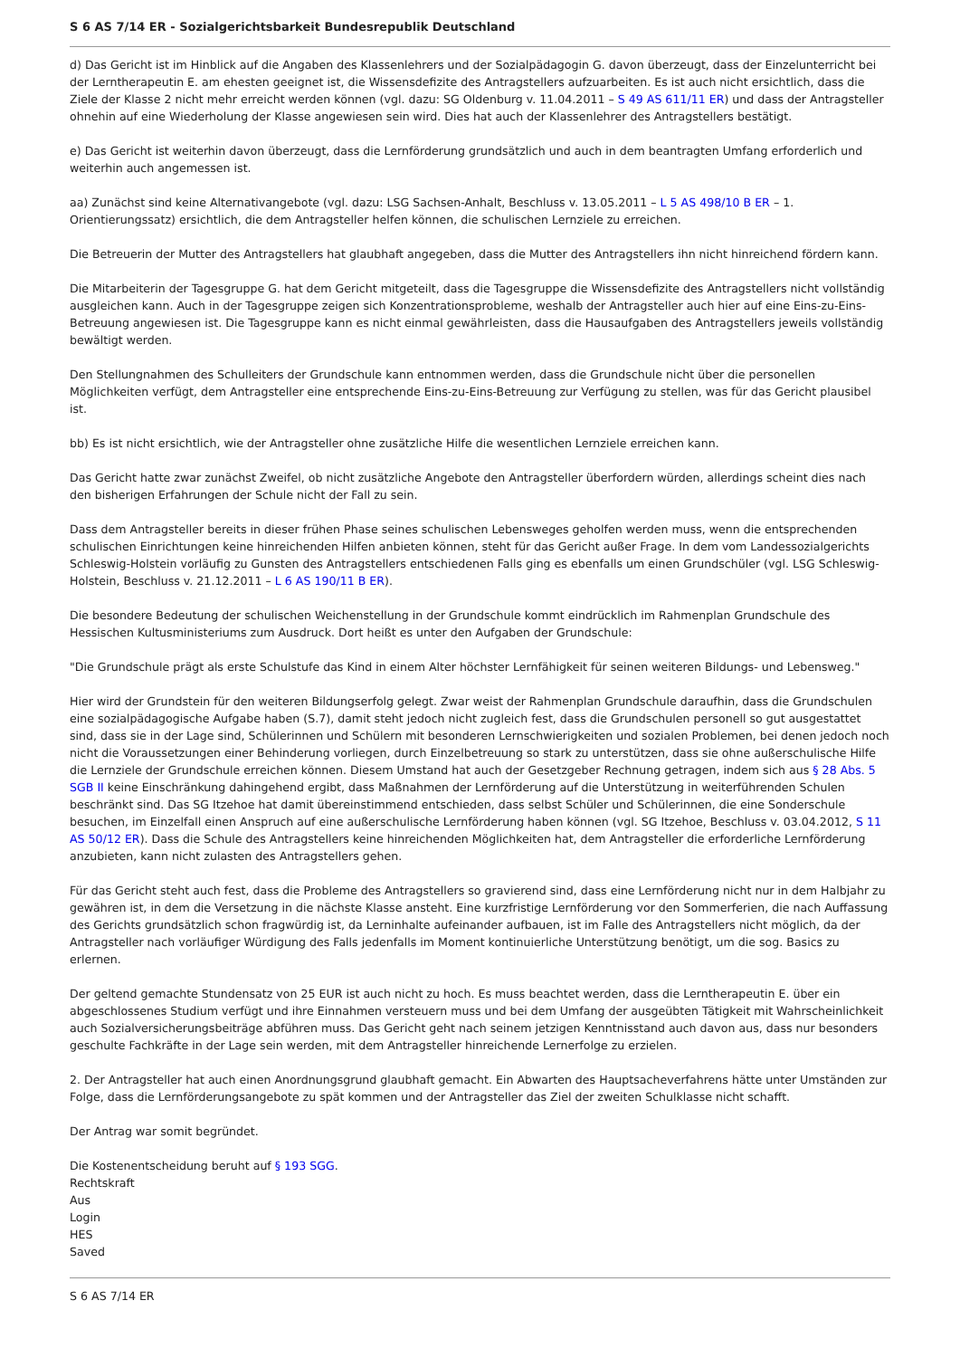S 6 AS 7/14 ER - Sozialgerichtsbarkeit Bundesrepublik Deutschland
d) Das Gericht ist im Hinblick auf die Angaben des Klassenlehrers und der Sozialpädagogin G. davon überzeugt, dass der Einzelunterricht bei der Lerntherapeutin E. am ehesten geeignet ist, die Wissensdefizite des Antragstellers aufzuarbeiten. Es ist auch nicht ersichtlich, dass die Ziele der Klasse 2 nicht mehr erreicht werden können (vgl. dazu: SG Oldenburg v. 11.04.2011 – S 49 AS 611/11 ER) und dass der Antragsteller ohnehin auf eine Wiederholung der Klasse angewiesen sein wird. Dies hat auch der Klassenlehrer des Antragstellers bestätigt.
e) Das Gericht ist weiterhin davon überzeugt, dass die Lernförderung grundsätzlich und auch in dem beantragten Umfang erforderlich und weiterhin auch angemessen ist.
aa) Zunächst sind keine Alternativangebote (vgl. dazu: LSG Sachsen-Anhalt, Beschluss v. 13.05.2011 – L 5 AS 498/10 B ER – 1. Orientierungssatz) ersichtlich, die dem Antragsteller helfen können, die schulischen Lernziele zu erreichen.
Die Betreuerin der Mutter des Antragstellers hat glaubhaft angegeben, dass die Mutter des Antragstellers ihn nicht hinreichend fördern kann.
Die Mitarbeiterin der Tagesgruppe G. hat dem Gericht mitgeteilt, dass die Tagesgruppe die Wissensdefizite des Antragstellers nicht vollständig ausgleichen kann. Auch in der Tagesgruppe zeigen sich Konzentrationsprobleme, weshalb der Antragsteller auch hier auf eine Eins-zu-Eins-Betreuung angewiesen ist. Die Tagesgruppe kann es nicht einmal gewährleisten, dass die Hausaufgaben des Antragstellers jeweils vollständig bewältigt werden.
Den Stellungnahmen des Schulleiters der Grundschule kann entnommen werden, dass die Grundschule nicht über die personellen Möglichkeiten verfügt, dem Antragsteller eine entsprechende Eins-zu-Eins-Betreuung zur Verfügung zu stellen, was für das Gericht plausibel ist.
bb) Es ist nicht ersichtlich, wie der Antragsteller ohne zusätzliche Hilfe die wesentlichen Lernziele erreichen kann.
Das Gericht hatte zwar zunächst Zweifel, ob nicht zusätzliche Angebote den Antragsteller überfordern würden, allerdings scheint dies nach den bisherigen Erfahrungen der Schule nicht der Fall zu sein.
Dass dem Antragsteller bereits in dieser frühen Phase seines schulischen Lebensweges geholfen werden muss, wenn die entsprechenden schulischen Einrichtungen keine hinreichenden Hilfen anbieten können, steht für das Gericht außer Frage. In dem vom Landessozialgerichts Schleswig-Holstein vorläufig zu Gunsten des Antragstellers entschiedenen Falls ging es ebenfalls um einen Grundschüler (vgl. LSG Schleswig-Holstein, Beschluss v. 21.12.2011 – L 6 AS 190/11 B ER).
Die besondere Bedeutung der schulischen Weichenstellung in der Grundschule kommt eindrücklich im Rahmenplan Grundschule des Hessischen Kultusministeriums zum Ausdruck. Dort heißt es unter den Aufgaben der Grundschule:
"Die Grundschule prägt als erste Schulstufe das Kind in einem Alter höchster Lernfähigkeit für seinen weiteren Bildungs- und Lebensweg."
Hier wird der Grundstein für den weiteren Bildungserfolg gelegt. Zwar weist der Rahmenplan Grundschule daraufhin, dass die Grundschulen eine sozialpädagogische Aufgabe haben (S.7), damit steht jedoch nicht zugleich fest, dass die Grundschulen personell so gut ausgestattet sind, dass sie in der Lage sind, Schülerinnen und Schülern mit besonderen Lernschwierigkeiten und sozialen Problemen, bei denen jedoch noch nicht die Voraussetzungen einer Behinderung vorliegen, durch Einzelbetreuung so stark zu unterstützen, dass sie ohne außerschulische Hilfe die Lernziele der Grundschule erreichen können. Diesem Umstand hat auch der Gesetzgeber Rechnung getragen, indem sich aus § 28 Abs. 5 SGB II keine Einschränkung dahingehend ergibt, dass Maßnahmen der Lernförderung auf die Unterstützung in weiterführenden Schulen beschränkt sind. Das SG Itzehoe hat damit übereinstimmend entschieden, dass selbst Schüler und Schülerinnen, die eine Sonderschule besuchen, im Einzelfall einen Anspruch auf eine außerschulische Lernförderung haben können (vgl. SG Itzehoe, Beschluss v. 03.04.2012, S 11 AS 50/12 ER). Dass die Schule des Antragstellers keine hinreichenden Möglichkeiten hat, dem Antragsteller die erforderliche Lernförderung anzubieten, kann nicht zulasten des Antragstellers gehen.
Für das Gericht steht auch fest, dass die Probleme des Antragstellers so gravierend sind, dass eine Lernförderung nicht nur in dem Halbjahr zu gewähren ist, in dem die Versetzung in die nächste Klasse ansteht. Eine kurzfristige Lernförderung vor den Sommerferien, die nach Auffassung des Gerichts grundsätzlich schon fragwürdig ist, da Lerninhalte aufeinander aufbauen, ist im Falle des Antragstellers nicht möglich, da der Antragsteller nach vorläufiger Würdigung des Falls jedenfalls im Moment kontinuierliche Unterstützung benötigt, um die sog. Basics zu erlernen.
Der geltend gemachte Stundensatz von 25 EUR ist auch nicht zu hoch. Es muss beachtet werden, dass die Lerntherapeutin E. über ein abgeschlossenes Studium verfügt und ihre Einnahmen versteuern muss und bei dem Umfang der ausgeübten Tätigkeit mit Wahrscheinlichkeit auch Sozialversicherungsbeiträge abführen muss. Das Gericht geht nach seinem jetzigen Kenntnisstand auch davon aus, dass nur besonders geschulte Fachkräfte in der Lage sein werden, mit dem Antragsteller hinreichende Lernerfolge zu erzielen.
2. Der Antragsteller hat auch einen Anordnungsgrund glaubhaft gemacht. Ein Abwarten des Hauptsacheverfahrens hätte unter Umständen zur Folge, dass die Lernförderungsangebote zu spät kommen und der Antragsteller das Ziel der zweiten Schulklasse nicht schafft.
Der Antrag war somit begründet.
Die Kostenentscheidung beruht auf § 193 SGG.
Rechtskraft
Aus
Login
HES
Saved
S 6 AS 7/14 ER